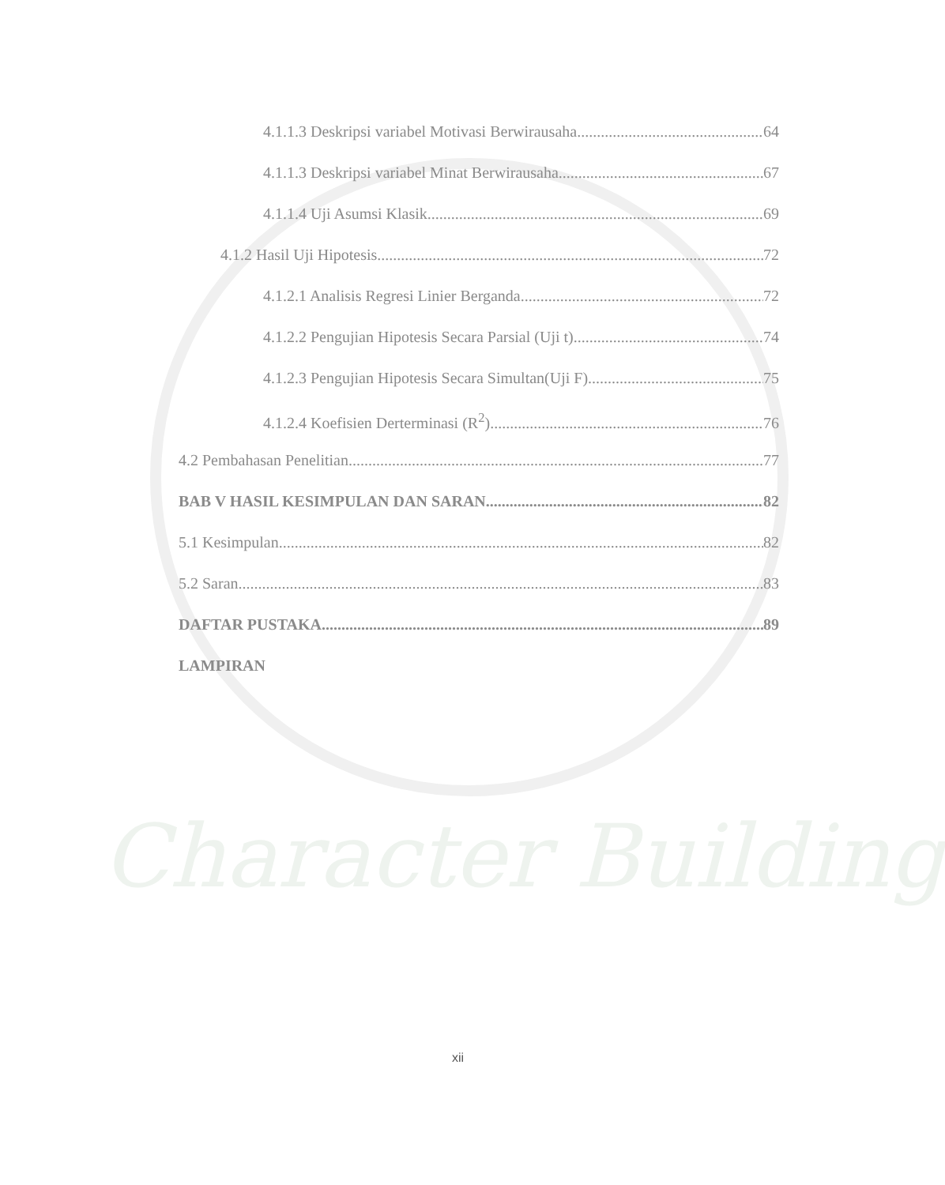Character Building
4.1.1.3 Deskripsi variabel Motivasi Berwirausaha 64
4.1.1.3 Deskripsi variabel Minat Berwirausaha 67
4.1.1.4 Uji Asumsi Klasik 69
4.1.2 Hasil Uji Hipotesis 72
4.1.2.1 Analisis Regresi Linier Berganda 72
4.1.2.2 Pengujian Hipotesis Secara Parsial (Uji t) 74
4.1.2.3 Pengujian Hipotesis Secara Simultan(Uji F) 75
4.1.2.4 Koefisien Derterminasi (R<sup>2</sup>) 76
4.2 Pembahasan Penelitian 77
BAB V HASIL KESIMPULAN DAN SARAN 82
5.1 Kesimpulan 82
5.2 Saran 83
DAFTAR PUSTAKA 89
LAMPIRAN
xii